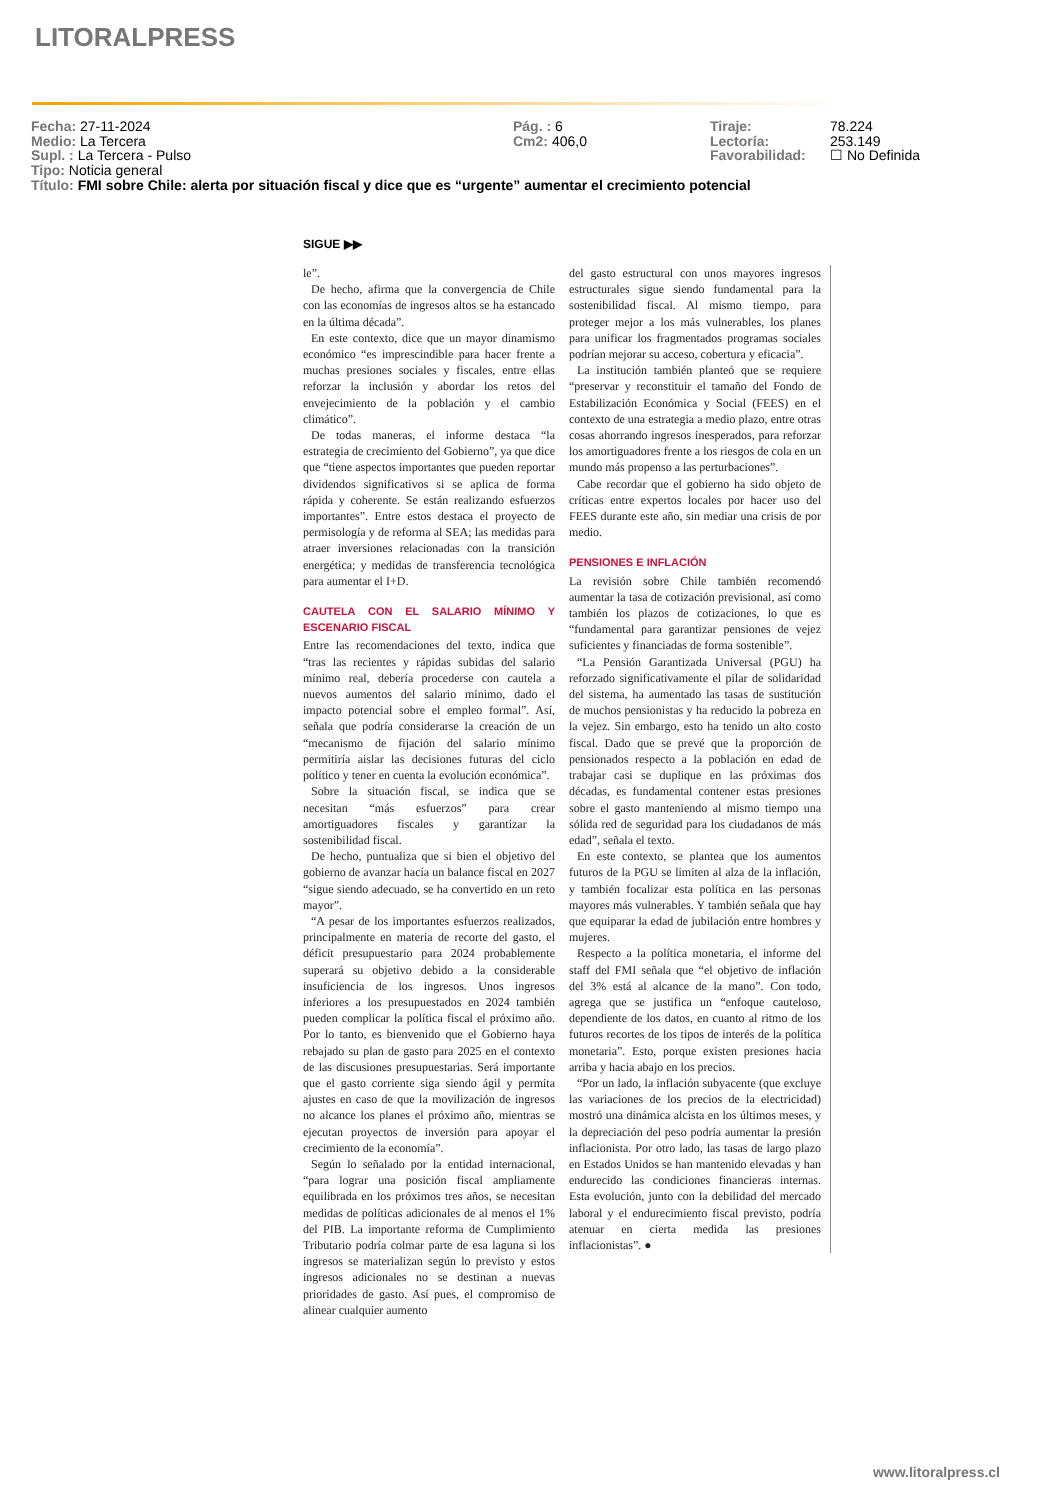LITORALPRESS
Fecha: 27-11-2024
Medio: La Tercera
Supl. : La Tercera - Pulso
Tipo: Noticia general
Pág. : 6
Cm2: 406,0
Tiraje:
Lectoría:
Favorabilidad:
78.224
253.149
☐ No Definida
Título: FMI sobre Chile: alerta por situación fiscal y dice que es “urgente” aumentar el crecimiento potencial
SIGUE ▶▶
le”.
De hecho, afirma que la convergencia de Chile con las economías de ingresos altos se ha estancado en la última década”.
En este contexto, dice que un mayor dinamismo económico “es imprescindible para hacer frente a muchas presiones sociales y fiscales, entre ellas reforzar la inclusión y abordar los retos del envejecimiento de la población y el cambio climático”.
De todas maneras, el informe destaca “la estrategia de crecimiento del Gobierno”, ya que dice que “tiene aspectos importantes que pueden reportar dividendos significativos si se aplica de forma rápida y coherente. Se están realizando esfuerzos importantes”. Entre estos destaca el proyecto de permisología y de reforma al SEA; las medidas para atraer inversiones relacionadas con la transición energética; y medidas de transferencia tecnológica para aumentar el I+D.
CAUTELA CON EL SALARIO MÍNIMO Y ESCENARIO FISCAL
Entre las recomendaciones del texto, indica que “tras las recientes y rápidas subidas del salario mínimo real, debería procederse con cautela a nuevos aumentos del salario mínimo, dado el impacto potencial sobre el empleo formal”. Así, señala que podría considerarse la creación de un “mecanismo de fijación del salario mínimo permitiría aislar las decisiones futuras del ciclo político y tener en cuenta la evolución económica”.
Sobre la situación fiscal, se indica que se necesitan “más esfuerzos” para crear amortiguadores fiscales y garantizar la sostenibilidad fiscal.
De hecho, puntualiza que si bien el objetivo del gobierno de avanzar hacía un balance fiscal en 2027 “sigue siendo adecuado, se ha convertido en un reto mayor”.
“A pesar de los importantes esfuerzos realizados, principalmente en materia de recorte del gasto, el déficit presupuestario para 2024 probablemente superará su objetivo debido a la considerable insuficiencia de los ingresos. Unos ingresos inferiores a los presupuestados en 2024 también pueden complicar la política fiscal el próximo año. Por lo tanto, es bienvenido que el Gobierno haya rebajado su plan de gasto para 2025 en el contexto de las discusiones presupuestarias. Será importante que el gasto corriente siga siendo ágil y permita ajustes en caso de que la movilización de ingresos no alcance los planes el próximo año, mientras se ejecutan proyectos de inversión para apoyar el crecimiento de la economía”.
Según lo señalado por la entidad internacional, “para lograr una posición fiscal ampliamente equilibrada en los próximos tres años, se necesitan medidas de políticas adicionales de al menos el 1% del PIB. La importante reforma de Cumplimiento Tributario podría colmar parte de esa laguna si los ingresos se materializan según lo previsto y estos ingresos adicionales no se destinan a nuevas prioridades de gasto. Así pues, el compromiso de alinear cualquier aumento
del gasto estructural con unos mayores ingresos estructurales sigue siendo fundamental para la sostenibilidad fiscal. Al mismo tiempo, para proteger mejor a los más vulnerables, los planes para unificar los fragmentados programas sociales podrían mejorar su acceso, cobertura y eficacia”.
La institución también planteó que se requiere “preservar y reconstituir el tamaño del Fondo de Estabilización Económica y Social (FEES) en el contexto de una estrategia a medio plazo, entre otras cosas ahorrando ingresos inesperados, para reforzar los amortiguadores frente a los riesgos de cola en un mundo más propenso a las perturbaciones”.
Cabe recordar que el gobierno ha sido objeto de críticas entre expertos locales por hacer uso del FEES durante este año, sin mediar una crisis de por medio.
PENSIONES E INFLACIÓN
La revisión sobre Chile también recomendó aumentar la tasa de cotización previsional, así como también los plazos de cotizaciones, lo que es “fundamental para garantizar pensiones de vejez suficientes y financiadas de forma sostenible”.
“La Pensión Garantizada Universal (PGU) ha reforzado significativamente el pilar de solidaridad del sistema, ha aumentado las tasas de sustitución de muchos pensionistas y ha reducido la pobreza en la vejez. Sin embargo, esto ha tenido un alto costo fiscal. Dado que se prevé que la proporción de pensionados respecto a la población en edad de trabajar casi se duplique en las próximas dos décadas, es fundamental contener estas presiones sobre el gasto manteniendo al mismo tiempo una sólida red de seguridad para los ciudadanos de más edad”, señala el texto.
En este contexto, se plantea que los aumentos futuros de la PGU se limiten al alza de la inflación, y también focalizar esta política en las personas mayores más vulnerables. Y también señala que hay que equiparar la edad de jubilación entre hombres y mujeres.
Respecto a la política monetaria, el informe del staff del FMI señala que “el objetivo de inflación del 3% está al alcance de la mano”. Con todo, agrega que se justifica un “enfoque cauteloso, dependiente de los datos, en cuanto al ritmo de los futuros recortes de los tipos de interés de la política monetaria”. Esto, porque existen presiones hacia arriba y hacia abajo en los precios.
“Por un lado, la inflación subyacente (que excluye las variaciones de los precios de la electricidad) mostró una dinámica alcista en los últimos meses, y la depreciación del peso podría aumentar la presión inflacionista. Por otro lado, las tasas de largo plazo en Estados Unidos se han mantenido elevadas y han endurecido las condiciones financieras internas. Esta evolución, junto con la debilidad del mercado laboral y el endurecimiento fiscal previsto, podría atenuar en cierta medida las presiones inflacionistas”. ●
www.litoralpress.cl